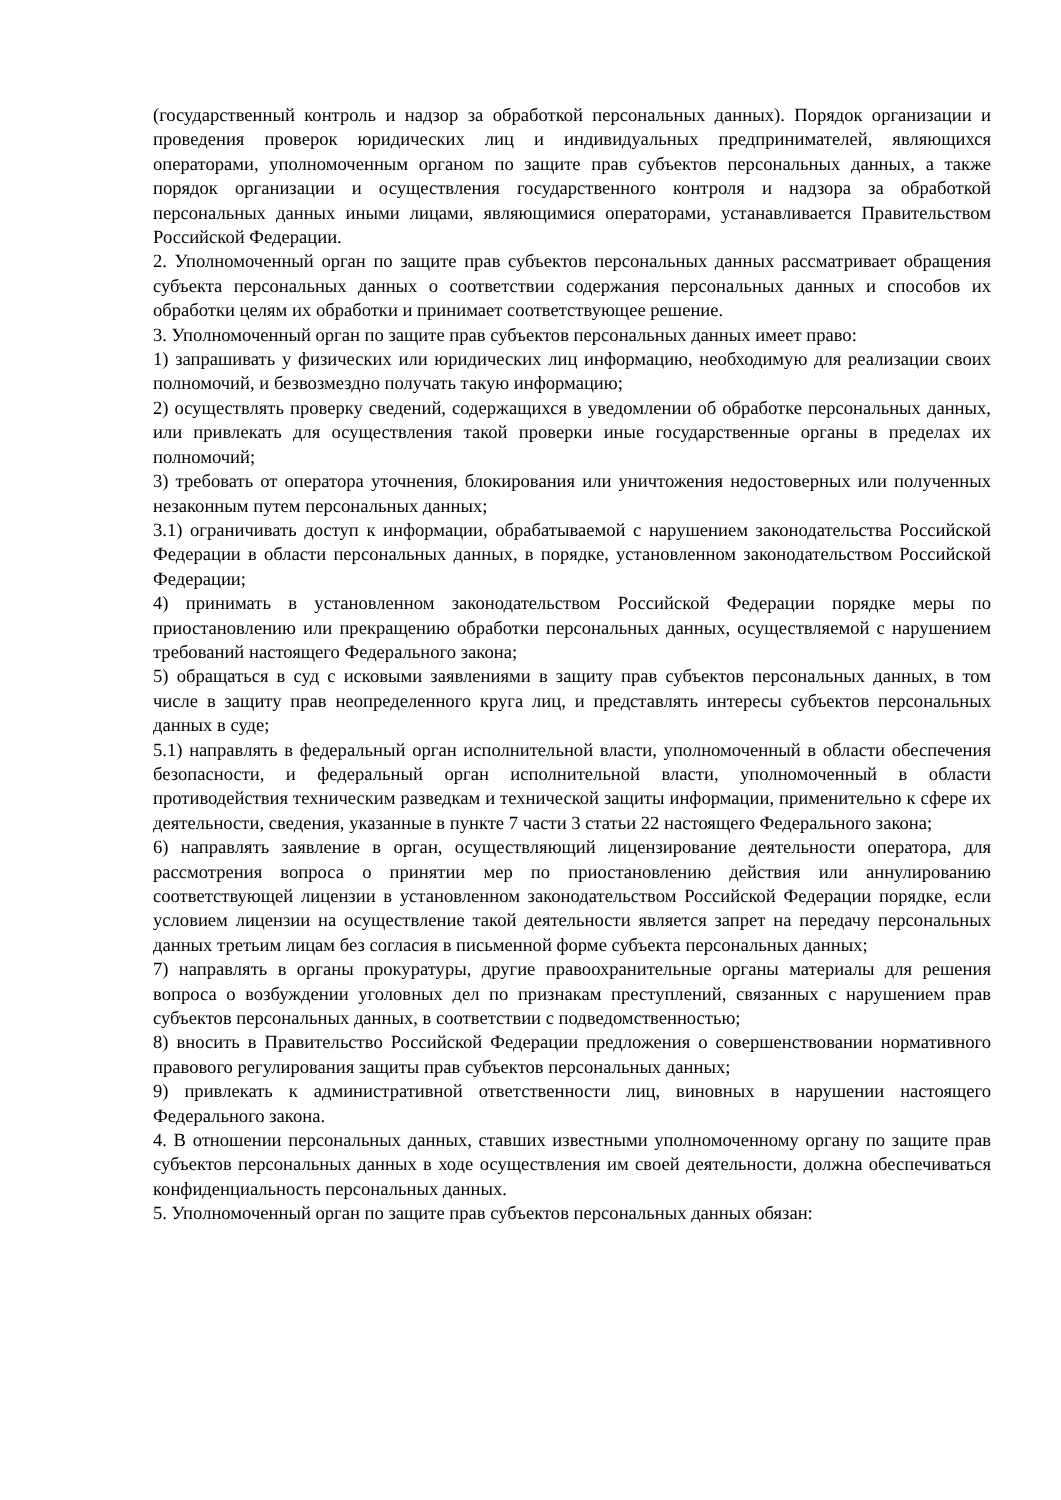(государственный контроль и надзор за обработкой персональных данных). Порядок организации и проведения проверок юридических лиц и индивидуальных предпринимателей, являющихся операторами, уполномоченным органом по защите прав субъектов персональных данных, а также порядок организации и осуществления государственного контроля и надзора за обработкой персональных данных иными лицами, являющимися операторами, устанавливается Правительством Российской Федерации.
2. Уполномоченный орган по защите прав субъектов персональных данных рассматривает обращения субъекта персональных данных о соответствии содержания персональных данных и способов их обработки целям их обработки и принимает соответствующее решение.
3. Уполномоченный орган по защите прав субъектов персональных данных имеет право:
1) запрашивать у физических или юридических лиц информацию, необходимую для реализации своих полномочий, и безвозмездно получать такую информацию;
2) осуществлять проверку сведений, содержащихся в уведомлении об обработке персональных данных, или привлекать для осуществления такой проверки иные государственные органы в пределах их полномочий;
3) требовать от оператора уточнения, блокирования или уничтожения недостоверных или полученных незаконным путем персональных данных;
3.1) ограничивать доступ к информации, обрабатываемой с нарушением законодательства Российской Федерации в области персональных данных, в порядке, установленном законодательством Российской Федерации;
4) принимать в установленном законодательством Российской Федерации порядке меры по приостановлению или прекращению обработки персональных данных, осуществляемой с нарушением требований настоящего Федерального закона;
5) обращаться в суд с исковыми заявлениями в защиту прав субъектов персональных данных, в том числе в защиту прав неопределенного круга лиц, и представлять интересы субъектов персональных данных в суде;
5.1) направлять в федеральный орган исполнительной власти, уполномоченный в области обеспечения безопасности, и федеральный орган исполнительной власти, уполномоченный в области противодействия техническим разведкам и технической защиты информации, применительно к сфере их деятельности, сведения, указанные в пункте 7 части 3 статьи 22 настоящего Федерального закона;
6) направлять заявление в орган, осуществляющий лицензирование деятельности оператора, для рассмотрения вопроса о принятии мер по приостановлению действия или аннулированию соответствующей лицензии в установленном законодательством Российской Федерации порядке, если условием лицензии на осуществление такой деятельности является запрет на передачу персональных данных третьим лицам без согласия в письменной форме субъекта персональных данных;
7) направлять в органы прокуратуры, другие правоохранительные органы материалы для решения вопроса о возбуждении уголовных дел по признакам преступлений, связанных с нарушением прав субъектов персональных данных, в соответствии с подведомственностью;
8) вносить в Правительство Российской Федерации предложения о совершенствовании нормативного правового регулирования защиты прав субъектов персональных данных;
9) привлекать к административной ответственности лиц, виновных в нарушении настоящего Федерального закона.
4. В отношении персональных данных, ставших известными уполномоченному органу по защите прав субъектов персональных данных в ходе осуществления им своей деятельности, должна обеспечиваться конфиденциальность персональных данных.
5. Уполномоченный орган по защите прав субъектов персональных данных обязан: